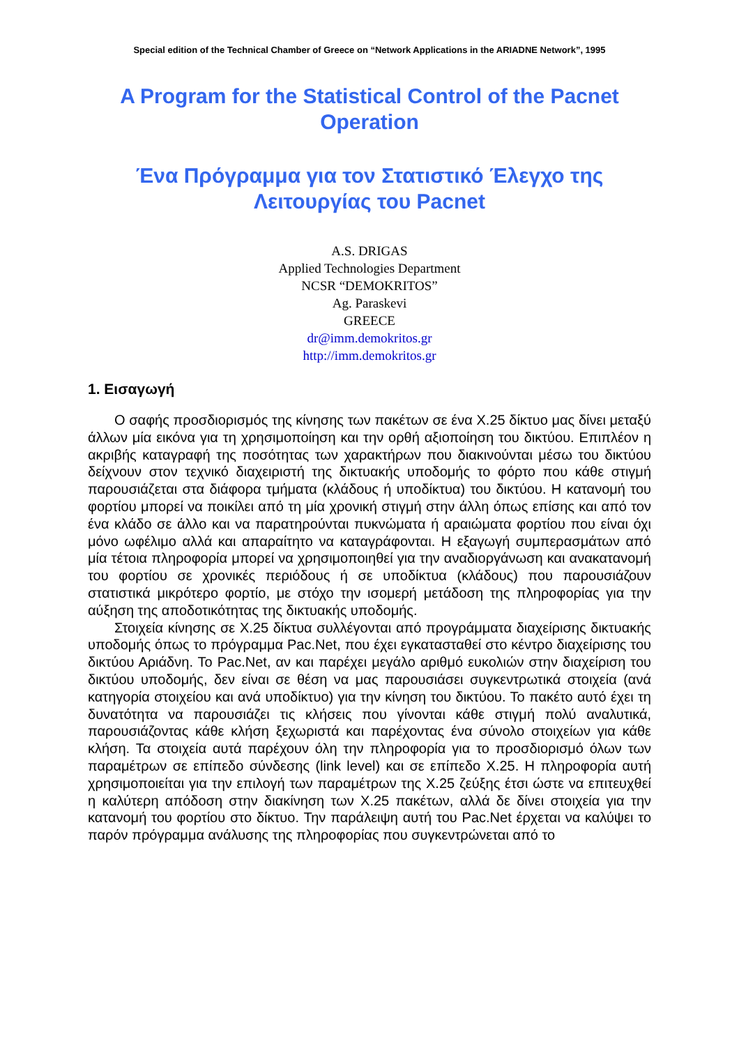Special edition of the Technical Chamber of Greece on “Network Applications in the ARIADNE Network”, 1995
A Program for the Statistical Control of the Pacnet Operation
Ένα Πρόγραμμα για τον Στατιστικό Έλεγχο της Λειτουργίας του Pacnet
A.S. DRIGAS
Applied Technologies Department
NCSR “DEMOKRITOS”
Ag. Paraskevi
GREECE
dr@imm.demokritos.gr
http://imm.demokritos.gr
1. Εισαγωγή
Ο σαφής προσδιορισμός της κίνησης των πακέτων σε ένα X.25 δίκτυο μας δίνει μεταξύ άλλων μία εικόνα για τη χρησιμοποίηση και την ορθή αξιοποίηση του δικτύου. Επιπλέον η ακριβής καταγραφή της ποσότητας των χαρακτήρων που διακινούνται μέσω του δικτύου δείχνουν στον τεχνικό διαχειριστή της δικτυακής υποδομής το φόρτο που κάθε στιγμή παρουσιάζεται στα διάφορα τμήματα (κλάδους ή υποδίκτυα) του δικτύου. Η κατανομή του φορτίου μπορεί να ποικίλει από τη μία χρονική στιγμή στην άλλη όπως επίσης και από τον ένα κλάδο σε άλλο και να παρατηρούνται πυκνώματα ή αραιώματα φορτίου που είναι όχι μόνο ωφέλιμο αλλά και απαραίτητο να καταγράφονται. Η εξαγωγή συμπερασμάτων από μία τέτοια πληροφορία μπορεί να χρησιμοποιηθεί για την αναδιοργάνωση και ανακατανομή του φορτίου σε χρονικές περιόδους ή σε υποδίκτυα (κλάδους) που παρουσιάζουν στατιστικά μικρότερο φορτίο, με στόχο την ισομερή μετάδοση της πληροφορίας για την αύξηση της αποδοτικότητας της δικτυακής υποδομής.
Στοιχεία κίνησης σε X.25 δίκτυα συλλέγονται από προγράμματα διαχείρισης δικτυακής υποδομής όπως το πρόγραμμα Pac.Net, που έχει εγκατασταθεί στο κέντρο διαχείρισης του δικτύου Αριάδνη. Το Pac.Net, αν και παρέχει μεγάλο αριθμό ευκολιών στην διαχείριση του δικτύου υποδομής, δεν είναι σε θέση να μας παρουσιάσει συγκεντρωτικά στοιχεία (ανά κατηγορία στοιχείου και ανά υποδίκτυο) για την κίνηση του δικτύου. Το πακέτο αυτό έχει τη δυνατότητα να παρουσιάζει τις κλήσεις που γίνονται κάθε στιγμή πολύ αναλυτικά, παρουσιάζοντας κάθε κλήση ξεχωριστά και παρέχοντας ένα σύνολο στοιχείων για κάθε κλήση. Τα στοιχεία αυτά παρέχουν όλη την πληροφορία για το προσδιορισμό όλων των παραμέτρων σε επίπεδο σύνδεσης (link level) και σε επίπεδο X.25. Η πληροφορία αυτή χρησιμοποιείται για την επιλογή των παραμέτρων της X.25 ζεύξης έτσι ώστε να επιτευχθεί η καλύτερη απόδοση στην διακίνηση των X.25 πακέτων, αλλά δε δίνει στοιχεία για την κατανομή του φορτίου στο δίκτυο. Την παράλειψη αυτή του Pac.Net έρχεται να καλύψει το παρόν πρόγραμμα ανάλυσης της πληροφορίας που συγκεντρώνεται από το